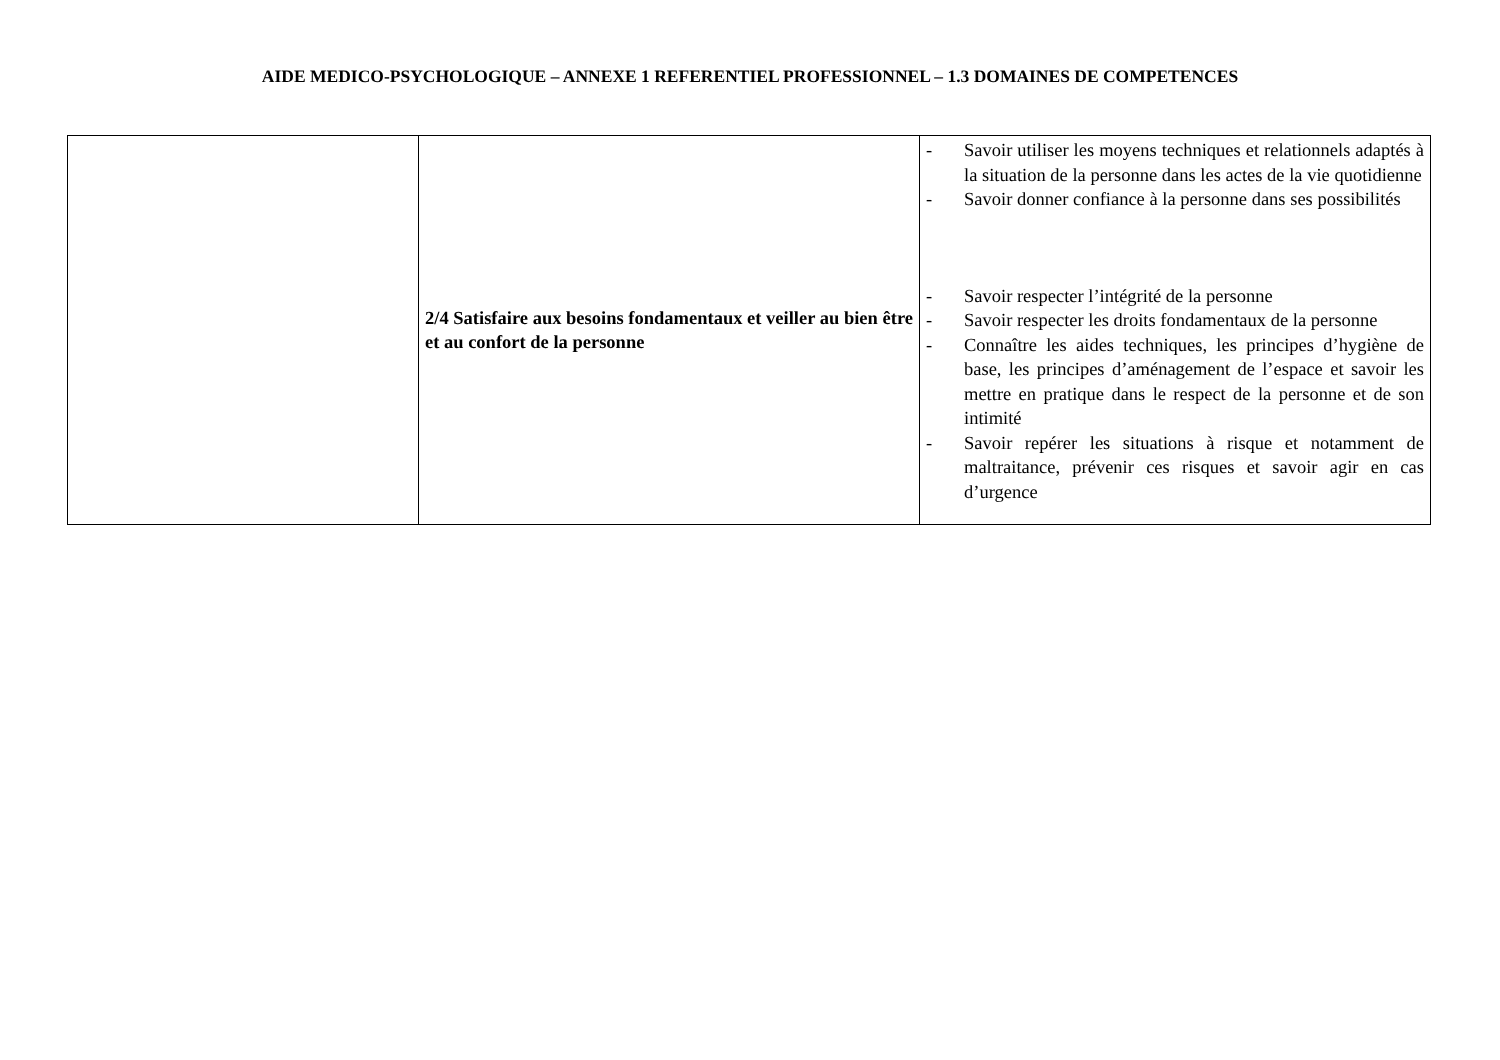AIDE MEDICO-PSYCHOLOGIQUE – ANNEXE 1 REFERENTIEL PROFESSIONNEL – 1.3 DOMAINES DE COMPETENCES
| | 2/4 Satisfaire aux besoins fondamentaux et veiller au bien être et au confort de la personne | - Savoir utiliser les moyens techniques et relationnels adaptés à la situation de la personne dans les actes de la vie quotidienne - Savoir donner confiance à la personne dans ses possibilités - Savoir respecter l’intégrité de la personne - Savoir respecter les droits fondamentaux de la personne - Connaître les aides techniques, les principes d’hygiène de base, les principes d’aménagement de l’espace et savoir les mettre en pratique dans le respect de la personne et de son intimité - Savoir repérer les situations à risque et notamment de maltraitance, prévenir ces risques et savoir agir en cas d’urgence |